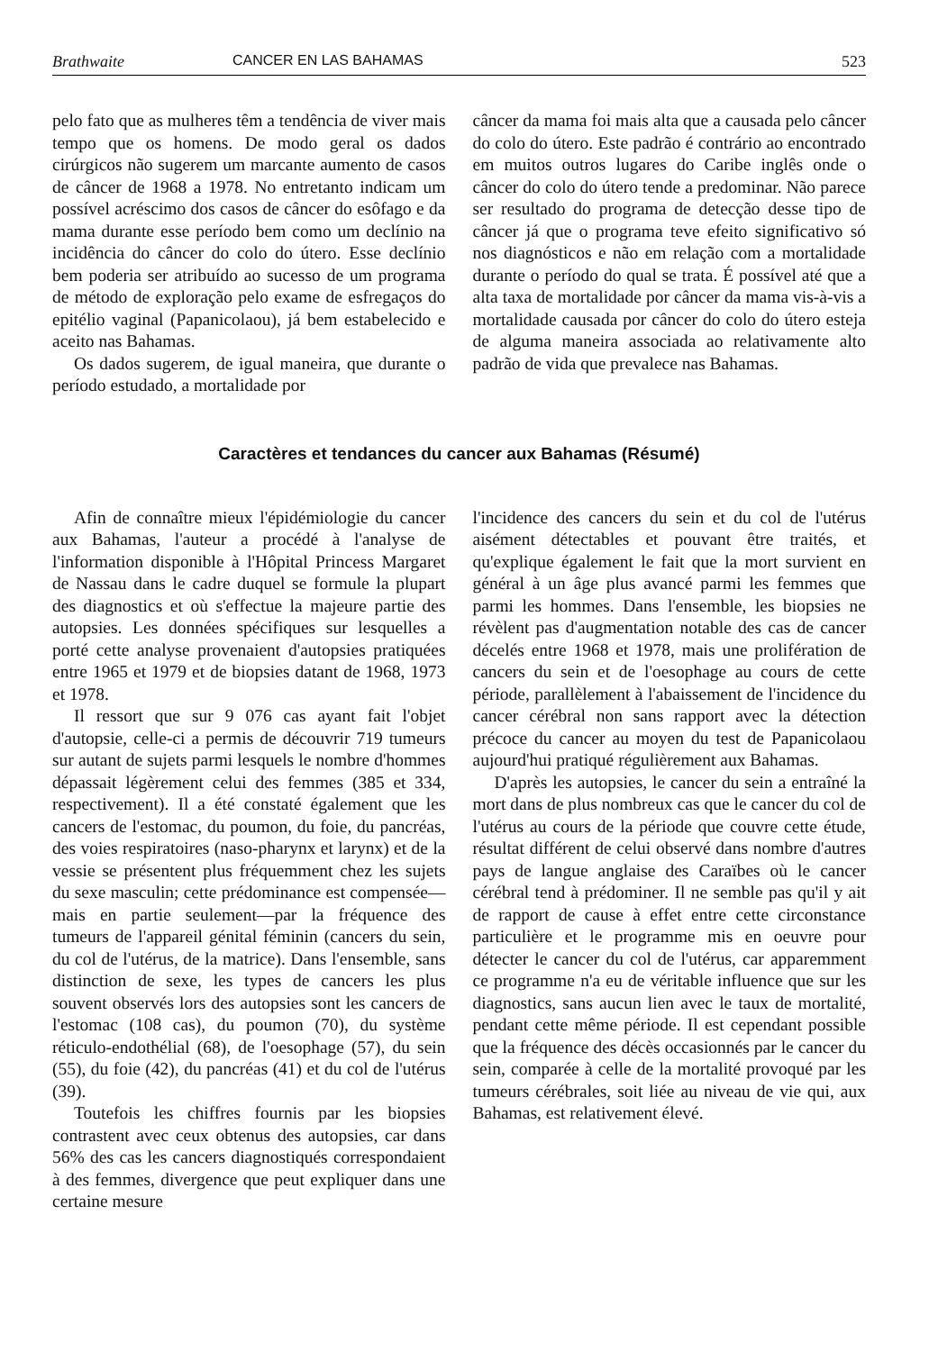Brathwaite CANCER EN LAS BAHAMAS 523
pelo fato que as mulheres têm a tendência de viver mais tempo que os homens. De modo geral os dados cirúrgicos não sugerem um marcante aumento de casos de câncer de 1968 a 1978. No entretanto indicam um possível acréscimo dos casos de câncer do esôfago e da mama durante esse período bem como um declínio na incidência do câncer do colo do útero. Esse declínio bem poderia ser atribuído ao sucesso de um programa de método de exploração pelo exame de esfregaços do epitélio vaginal (Papanicolaou), já bem estabelecido e aceito nas Bahamas.
Os dados sugerem, de igual maneira, que durante o período estudado, a mortalidade por
câncer da mama foi mais alta que a causada pelo câncer do colo do útero. Este padrão é contrário ao encontrado em muitos outros lugares do Caribe inglês onde o câncer do colo do útero tende a predominar. Não parece ser resultado do programa de detecção desse tipo de câncer já que o programa teve efeito significativo só nos diagnósticos e não em relação com a mortalidade durante o período do qual se trata. É possível até que a alta taxa de mortalidade por câncer da mama vis-à-vis a mortalidade causada por câncer do colo do útero esteja de alguma maneira associada ao relativamente alto padrão de vida que prevalece nas Bahamas.
Caractères et tendances du cancer aux Bahamas (Résumé)
Afin de connaître mieux l'épidémiologie du cancer aux Bahamas, l'auteur a procédé à l'analyse de l'information disponible à l'Hôpital Princess Margaret de Nassau dans le cadre duquel se formule la plupart des diagnostics et où s'effectue la majeure partie des autopsies. Les données spécifiques sur lesquelles a porté cette analyse provenaient d'autopsies pratiquées entre 1965 et 1979 et de biopsies datant de 1968, 1973 et 1978.
Il ressort que sur 9 076 cas ayant fait l'objet d'autopsie, celle-ci a permis de découvrir 719 tumeurs sur autant de sujets parmi lesquels le nombre d'hommes dépassait légèrement celui des femmes (385 et 334, respectivement). Il a été constaté également que les cancers de l'estomac, du poumon, du foie, du pancréas, des voies respiratoires (naso-pharynx et larynx) et de la vessie se présentent plus fréquemment chez les sujets du sexe masculin; cette prédominance est compensée—mais en partie seulement—par la fréquence des tumeurs de l'appareil génital féminin (cancers du sein, du col de l'utérus, de la matrice). Dans l'ensemble, sans distinction de sexe, les types de cancers les plus souvent observés lors des autopsies sont les cancers de l'estomac (108 cas), du poumon (70), du système réticulo-endothélial (68), de l'oesophage (57), du sein (55), du foie (42), du pancréas (41) et du col de l'utérus (39).
Toutefois les chiffres fournis par les biopsies contrastent avec ceux obtenus des autopsies, car dans 56% des cas les cancers diagnostiqués correspondaient à des femmes, divergence que peut expliquer dans une certaine mesure
l'incidence des cancers du sein et du col de l'utérus aisément détectables et pouvant être traités, et qu'explique également le fait que la mort survient en général à un âge plus avancé parmi les femmes que parmi les hommes. Dans l'ensemble, les biopsies ne révèlent pas d'augmentation notable des cas de cancer décelés entre 1968 et 1978, mais une prolifération de cancers du sein et de l'oesophage au cours de cette période, parallèlement à l'abaissement de l'incidence du cancer cérébral non sans rapport avec la détection précoce du cancer au moyen du test de Papanicolaou aujourd'hui pratiqué régulièrement aux Bahamas.
D'après les autopsies, le cancer du sein a entraîné la mort dans de plus nombreux cas que le cancer du col de l'utérus au cours de la période que couvre cette étude, résultat différent de celui observé dans nombre d'autres pays de langue anglaise des Caraïbes où le cancer cérébral tend à prédominer. Il ne semble pas qu'il y ait de rapport de cause à effet entre cette circonstance particulière et le programme mis en oeuvre pour détecter le cancer du col de l'utérus, car apparemment ce programme n'a eu de véritable influence que sur les diagnostics, sans aucun lien avec le taux de mortalité, pendant cette même période. Il est cependant possible que la fréquence des décès occasionnés par le cancer du sein, comparée à celle de la mortalité provoqué par les tumeurs cérébrales, soit liée au niveau de vie qui, aux Bahamas, est relativement élevé.